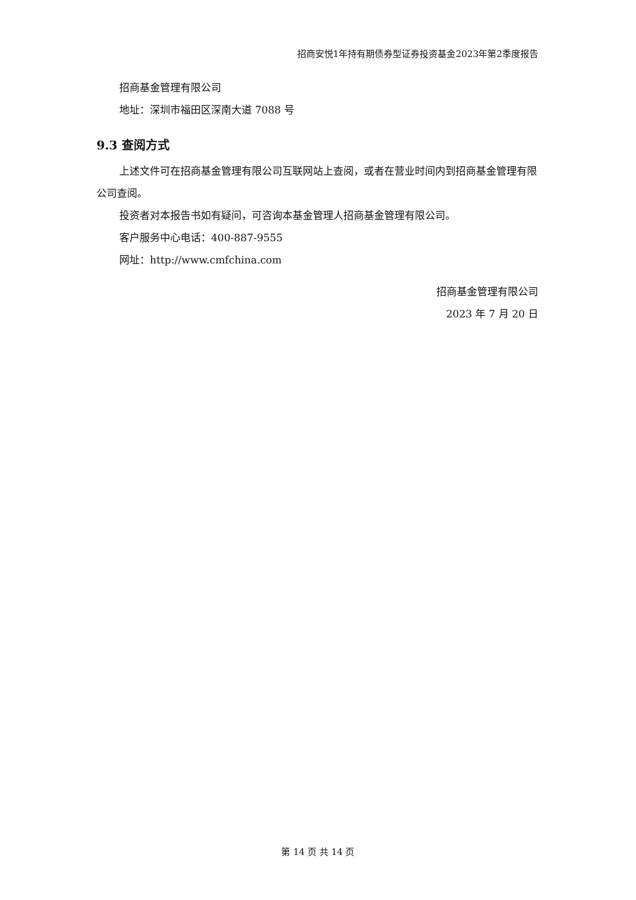招商安悦1年持有期债券型证券投资基金2023年第2季度报告
招商基金管理有限公司
地址：深圳市福田区深南大道 7088 号
9.3 查阅方式
上述文件可在招商基金管理有限公司互联网站上查阅，或者在营业时间内到招商基金管理有限公司查阅。
投资者对本报告书如有疑问，可咨询本基金管理人招商基金管理有限公司。
客户服务中心电话：400-887-9555
网址：http://www.cmfchina.com
招商基金管理有限公司
2023 年 7 月 20 日
第 14 页 共 14 页